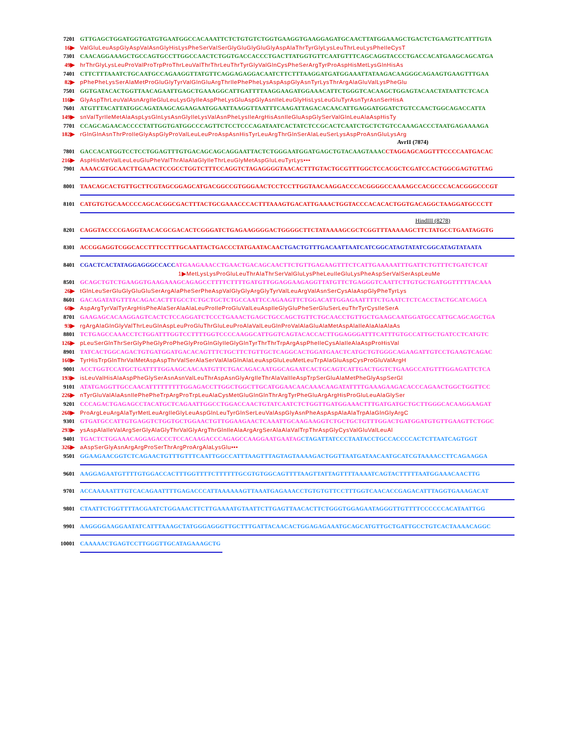7201 GTTGAGCTGGATGGTGATGTGAATGGCCACAAATTCTCTGTGTCTGGTGAAGGTGAAGGAGATGCAACTTATGGAAAGCTGACTCTGAAGTTCATTTGTA
16▶ ValGluLeuAspGlyAspValAsnGlyHisLysPheSerValSerGlyGluGlyGluGlyAspAlaThrTyrGlyLysLeuThrLeuLysPheIleCysT
7301 CAACAGGAAAGCTGCCAGTGCCTTGGCCAACTCTGGTGACCACCCTGACTTATGGTGTTCAATGTTTCAGCAGGTACCCTGACCACATGAAGCAGCATGA
49▶ hrThrGlyLysLeuProValProTrpProThrLeuValThrThrLeuThrTyrGlyValGlnCysPheSerArgTyrProAspHisMetLysGlnHisAs
7401 CTTCTTTAAATCTGCAATGCCAGAAGGTTATGTTCAGGAGAGGACAATCTTCTTTAAGGATGATGGAAATTATAAGACAAGGGCAGAAGTGAAGTTTGAA
82▶ pPhePheLysSerAlaMetProGluGlyTyrValGlnGluArgThrIlePhePheLysAspAspGlyAsnTyrLysThrArgAlaGluValLysPheGlu
7501 GGTGATACACTGGTTAACAGAATTGAGCTGAAAGGCATTGATTTTAAGGAAGATGGAAACATTCTGGGTCACAAGCTGGAGTACAACTATAATTCTCACA
116▶ GlyAspThrLeuValAsnArgIleGluLeuLysGlyIleAspPheLysGluAspGlyAsnIleLeuGlyHisLysLeuGluTyrAsnTyrAsnSerHisA
7601 ATGTTTACATTATGGCAGATAAGCAGAAGAATGGAATTAAGGTTAATTTCAAGATTAGACACAACATTGAGGATGGATCTGTCCAACTGGCAGACCATTA
149▶ snValTyrIleMetAlaAspLysGlnLysAsnGlyIleLysValAsnPheLysIleArgHisAsnIleGluAspGlySerValGlnLeuAlaAspHisTy
7701 CCAGCAGAACACCCCTATTGGTGATGGCCCAGTTCTCCTCCCAGATAATCACTATCTCCGCACTCAATCTGCTCTGTCCAAAGACCCTAATGAGAAAAGA
182▶ rGlnGlnAsnThrProIleGlyAspGlyProValLeuLeuProAspAsnHisTyrLeuArgThrGlnSerAlaLeuSerLysAspProAsnGluLysArg
AvrII (7874)
7801 GACCACATGGTCCTCCTGGAGTTTGTGACAGCAGCAGGAATTACTCTGGGAATGGATGAGCTGTACAAGTAAAC CTAGGAGCAGGTTTCCCCAATGACAC
216▶ AspHisMetValLeuLeuGluPheValThrAlaAlaGlyIleThrLeuGlyMetAspGluLeuTyrLys•••
7901 AAAACGTGCAACTTGAAACTCCGCCTGGTCTTTCCAGGTCTAGAGGGGTAACACTTTGTACTGCGTTTGGCTCCACGCTCGATCCACTGGCGAGTGTTAG
8001 TAACAGCACTGTTGCTTCGTAGCGGAGCATGACGGCCGTGGGAACTCCTCCTTGGTAACAAGGACCCACGGGGCCAAAAGCCACGCCCACACGGGCCCGT
8101 CATGTGTGCAACCCCAGCACGGCGACTTTACTGCGAAACCCACTTTAAAGTGACATTGAAACTGGTACCCACACACTGGTGACAGGCTAAGGATGCCCTT
HindIII (8278)
8201 CAGGTACCCCGAGGTAACACGCGACACTCGGGATCTGAGAAGGGGACTGGGGCTTCTATAAAAGCGCTCGGTTTAAAAAGCTTCTATGCCTGAATAGGTG
8301 ACCGGAGGTCGGCACCTTTCCTTTGCAATTACTGACCCTATGAATACAA CTGACTGTTTGACAATTAATCATCGGCATAGTATATCGGCATAGTATAATA
8401 CGACTCACTATAGGAGGGCCACC ATGAAGAAACCTGAACTGACAGCAACTTCTGTTGAGAAGTTTCTCATTGAAAAATTTGATTCTGTTTCTGATCTCAT
1▶MetLysLysProGluLeuThrAlaThrSerValGluLysPheLeuIleGluLysPheAspSerValSerAspLeuMe
8501 GCAGCTGTCTGAAGGTGAAGAAAGCAGAGCCTTTTCTTTTGATGTTGGAGGAAGAGGTTATGTTCTGAGGGTCAATTCTTGTGCTGATGGTTTTTACAAA
26▶ tGlnLeuSerGluGlyGluGluSerArgAlaPheSerPheAspValGlyGlyArgGlyTyrValLeuArgValAsnSerCysAlaAspGlyPheTyrLys
8601 GACAGATATGTTTACAGACACTTTGCCTCTGCTGCTCTGCCAATTCCAGAAGTTCTGGACATTGGAGAATTTTCTGAATCTCTCACCTACTGCATCAGCA
60▶ AspArgTyrValTyrArgHisPheAlaSerAlaAlaLeuProIleProGluValLeuAspIleGlyGluPheSerGluSerLeuThrTyrCysIleSerA
8701 GAAGAGCACAAGGAGTCACTCTCCAGGATCTCCCTGAAACTGAGCTGCCAGCTGTTCTGCAACCTGTTGCTGAAGCAATGGATGCCATTGCAGCAGCTGA
93▶ rgArgAlaGlnGlyValThrLeuGlnAspLeuProGluThrGluLeuProAlaValLeuGlnProValAlaGluAlaMetAspAlaIleAlaAlaAlaAs
8801 TCTGAGCCAAACCTCTGGATTTGGTCCTTTTGGTCCCCAAGGCATTGGTCAGTACACCACTTGGAGGGATTTCATTTGTGCCATTGCTGATCCTCATGTC
126▶ pLeuSerGlnThrSerGlyPheGlyProPheGlyProGlnGlyIleGlyGlnTyrThrThrTrpArgAspPheIleCysAlaIleAlaAspProHisVal
8901 TATCACTGGCAGACTGTGATGGATGACACAGTTTCTGCTTCTGTTGCTCAGGCACTGGATGAACTCATGCTGTGGGCAGAAGATTGTCCTGAAGTCAGAC
160▶ TyrHisTrpGlnThrValMetAspAspThrValSerAlaSerValAlaGlnAlaLeuAspGluLeuMetLeuTrpAlaGluAspCysProGluValArgH
9001 ACCTGGTCCATGCTGATTTTGGAAGCAACAATGTTCTGACAGACAATGGCAGAATCACTGCAGTCATTGACTGGTCTGAAGCCATGTTTGGAGATTCTCA
193▶ isLeuValHisAlaAspPheGlySerAsnAsnValLeuThrAspAsnGlyArgIleThrAlaValIleAspTrpSerGluAlaMetPheGlyAspSerGl
9101 ATATGAGGTTGCCAACATTTTTTTTTGGAGACCTTGGCTGGCTTGCATGGAACAACAAACAAGATATTTTGAAAGAAGACACCCAGAACTGGCTGGTTCC
226▶ nTyrGluValAlaAsnIlePhePheTrpArgProTrpLeuAlaCysMetGluGlnGlnThrArgTyrPheGluArgArgHisProGluLeuAlaGlySer
9201 CCCAGACTGAGAGCCTACATGCTCAGAATTGGCCTGGACCAACTGTATCAATCTCTGGTTGATGGAAACTTTGATGATGCTGCTTGGGCACAAGGAAGAT
260▶ ProArgLeuArgAlaTyrMetLeuArgIleGlyLeuAspGlnLeuTyrGlnSerLeuValAspGlyAsnPheAspAspAlaAlaTrpAlaGlnGlyArgC
9301 GTGATGCCATTGTGAGGTCTGGTGCTGGAACTGTTGGAAGAACTCAAATTGCAAGAAGGTCTGCTGCTGTTTGGACTGATGGATGTGTTGAAGTTCTGGC
293▶ ysAspAlaIleValArgSerGlyAlaGlyThrValGlyArgThrGlnIleAlaArgArgSerAlaAlaValTrpThrAspGlyCysValGluValLeuAl
9401 TGACTCTGGAAACAGGAGACCCTCCACAAGACCCAGAGCCAAGGAATGAATAG CTAGATTATCCCTAATACCTGCCACCCCACTCTTAATCAGTGGT
326▶ aAspSerGlyAsnArgArgProSerThrArgProArgAlaLysGlu•••
9501 GGAAGAACGGTCTCAGAACTGTTTGTTTCAATTGGCCATTTAAGTTTAGTAGTAAAAGACTGGTTAATGATAACAATGCATCGTAAAACCTTCAGAAGGA
9601 AAGGAGAATGTTTTGTGGACCACTTTGGTTTTCTTTTTTGCGTGTGGCAGTTTTAAGTTATTAGTTTTAAAATCAGTACTTTTTAATGGAAACAACTTG
9701 ACCAAAAATTTGTCACAGAATTTTGAGACCCATTAAAAAAGTTAAATGAGAAACCTGTGTGTTCCTTTGGTCAACACCGAGACATTTAGGTGAAAGACAT
9801 CTAATTCTGGTTTTACGAATCTGGAAACTTCTTGAAAATGTAATTCTTGAGTTAACACTTCTGGGTGGAGAATAGGGTTGTTTTCCCCCCACATAATTGG
9901 AAGGGGAAGGAATATCATTTAAAGCTATGGGAGGGTTGCTTTGATTACAACACTGGAGAGAAATGCAGCATGTTGCTGATTGCCTGTCACTAAAACAGGC
10001 CAAAAACTGAGTCCTTGGGTTGCATAGAAAGCTG